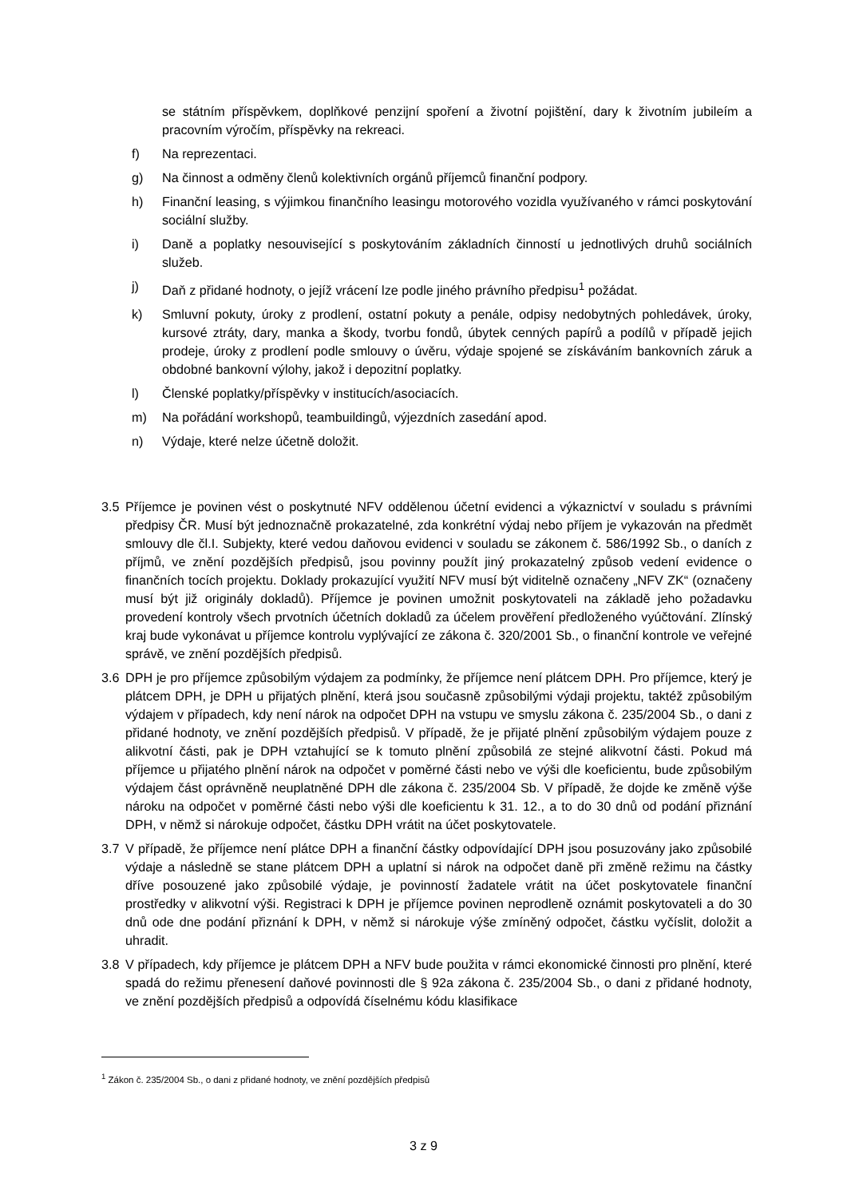se státním příspěvkem, doplňkové penzijní spoření a životní pojištění, dary k životním jubileím a pracovním výročím, příspěvky na rekreaci.
f) Na reprezentaci.
g) Na činnost a odměny členů kolektivních orgánů příjemců finanční podpory.
h) Finanční leasing, s výjimkou finančního leasingu motorového vozidla využívaného v rámci poskytování sociální služby.
i) Daně a poplatky nesouvisející s poskytováním základních činností u jednotlivých druhů sociálních služeb.
j) Daň z přidané hodnoty, o jejíž vrácení lze podle jiného právního předpisu<sup>1</sup> požádat.
k) Smluvní pokuty, úroky z prodlení, ostatní pokuty a penále, odpisy nedobytných pohledávek, úroky, kursové ztráty, dary, manka a škody, tvorbu fondů, úbytek cenných papírů a podílů v případě jejich prodeje, úroky z prodlení podle smlouvy o úvěru, výdaje spojené se získáváním bankovních záruk a obdobné bankovní výlohy, jakož i depozitní poplatky.
l) Členské poplatky/příspěvky v institucích/asociacích.
m) Na pořádání workshopů, teambuildingů, výjezdních zasedání apod.
n) Výdaje, které nelze účetně doložit.
3.5 Příjemce je povinen vést o poskytnuté NFV oddělenou účetní evidenci a výkaznictví v souladu s právními předpisy ČR. Musí být jednoznačně prokazatelné, zda konkrétní výdaj nebo příjem je vykazován na předmět smlouvy dle čl.I. Subjekty, které vedou daňovou evidenci v souladu se zákonem č. 586/1992 Sb., o daních z příjmů, ve znění pozdějších předpisů, jsou povinny použít jiný prokazatelný způsob vedení evidence o finančních tocích projektu. Doklady prokazující využití NFV musí být viditelně označeny „NFV ZK“ (označeny musí být již originály dokladů). Příjemce je povinen umožnit poskytovateli na základě jeho požadavku provedení kontroly všech prvotních účetních dokladů za účelem prověření předloženého vyúčtování. Zlínský kraj bude vykonávat u příjemce kontrolu vyplývající ze zákona č. 320/2001 Sb., o finanční kontrole ve veřejné správě, ve znění pozdějších předpisů.
3.6 DPH je pro příjemce způsobilým výdajem za podmínky, že příjemce není plátcem DPH. Pro příjemce, který je plátcem DPH, je DPH u přijatých plnění, která jsou současně způsobilými výdaji projektu, taktéž způsobilým výdajem v případech, kdy není nárok na odpočet DPH na vstupu ve smyslu zákona č. 235/2004 Sb., o dani z přidané hodnoty, ve znění pozdějších předpisů. V případě, že je přijaté plnění způsobilým výdajem pouze z alikvotní části, pak je DPH vztahující se k tomuto plnění způsobilá ze stejné alikvotní části. Pokud má příjemce u přijatého plnění nárok na odpočet v poměrné části nebo ve výši dle koeficientu, bude způsobilým výdajem část oprávněně neuplatněné DPH dle zákona č. 235/2004 Sb. V případě, že dojde ke změně výše nároku na odpočet v poměrné části nebo výši dle koeficientu k 31. 12., a to do 30 dnů od podání přiznání DPH, v němž si nárokuje odpočet, částku DPH vrátit na účet poskytovatele.
3.7 V případě, že příjemce není plátce DPH a finanční částky odpovídající DPH jsou posuzovány jako způsobilé výdaje a následně se stane plátcem DPH a uplatní si nárok na odpočet daně při změně režimu na částky dříve posouzené jako způsobilé výdaje, je povinností žadatele vrátit na účet poskytovatele finanční prostředky v alikvotní výši. Registraci k DPH je příjemce povinen neprodleně oznámit poskytovateli a do 30 dnů ode dne podání přiznání k DPH, v němž si nárokuje výše zmíněný odpočet, částku vyčíslit, doložit a uhradit.
3.8 V případech, kdy příjemce je plátcem DPH a NFV bude použita v rámci ekonomické činnosti pro plnění, které spadá do režimu přenesení daňové povinnosti dle § 92a zákona č. 235/2004 Sb., o dani z přidané hodnoty, ve znění pozdějších předpisů a odpovídá číselnému kódu klasifikace
<sup>1</sup> Zákon č. 235/2004 Sb., o dani z přidané hodnoty, ve znění pozdějších předpisů
3 z 9